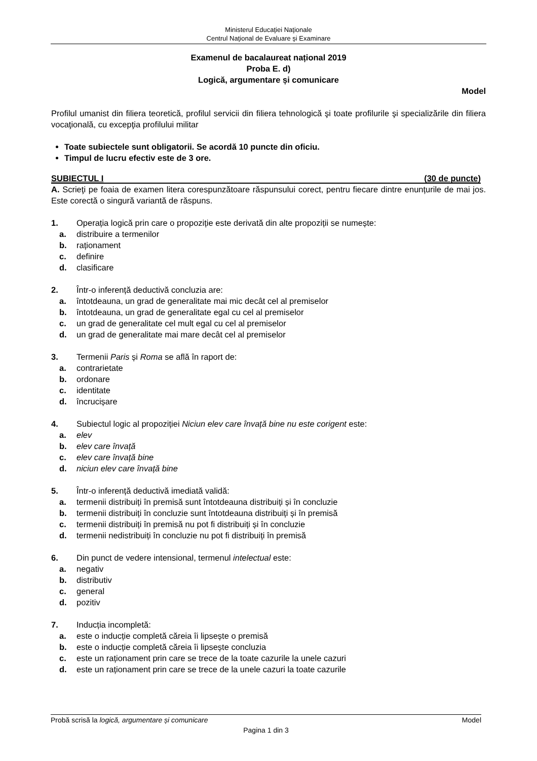Ministerul Educaţiei Naţionale
Centrul Naţional de Evaluare şi Examinare
Examenul de bacalaureat național 2019
Proba E. d)
Logică, argumentare și comunicare
Model
Profilul umanist din filiera teoretică, profilul servicii din filiera tehnologică şi toate profilurile şi specializările din filiera vocaţională, cu excepţia profilului militar
Toate subiectele sunt obligatorii. Se acordă 10 puncte din oficiu.
Timpul de lucru efectiv este de 3 ore.
SUBIECTUL I (30 de puncte)
A. Scrieţi pe foaia de examen litera corespunzătoare răspunsului corect, pentru fiecare dintre enunțurile de mai jos. Este corectă o singură variantă de răspuns.
1. Operația logică prin care o propoziție este derivată din alte propoziții se numește:
a. distribuire a termenilor
b. raționament
c. definire
d. clasificare
2. Într-o inferență deductivă concluzia are:
a. întotdeauna, un grad de generalitate mai mic decât cel al premiselor
b. întotdeauna, un grad de generalitate egal cu cel al premiselor
c. un grad de generalitate cel mult egal cu cel al premiselor
d. un grad de generalitate mai mare decât cel al premiselor
3. Termenii Paris și Roma se află în raport de:
a. contrarietate
b. ordonare
c. identitate
d. încrucișare
4. Subiectul logic al propoziției Niciun elev care învață bine nu este corigent este:
a. elev
b. elev care învață
c. elev care învață bine
d. niciun elev care învață bine
5. Într-o inferență deductivă imediată validă:
a. termenii distribuiți în premisă sunt întotdeauna distribuiți și în concluzie
b. termenii distribuiți în concluzie sunt întotdeauna distribuiți și în premisă
c. termenii distribuiți în premisă nu pot fi distribuiți și în concluzie
d. termenii nedistribuiți în concluzie nu pot fi distribuiți în premisă
6. Din punct de vedere intensional, termenul intelectual este:
a. negativ
b. distributiv
c. general
d. pozitiv
7. Inducția incompletă:
a. este o inducție completă căreia îi lipsește o premisă
b. este o inducție completă căreia îi lipsește concluzia
c. este un raționament prin care se trece de la toate cazurile la unele cazuri
d. este un raționament prin care se trece de la unele cazuri la toate cazurile
Probă scrisă la logică, argumentare și comunicare Model
Pagina 1 din 3